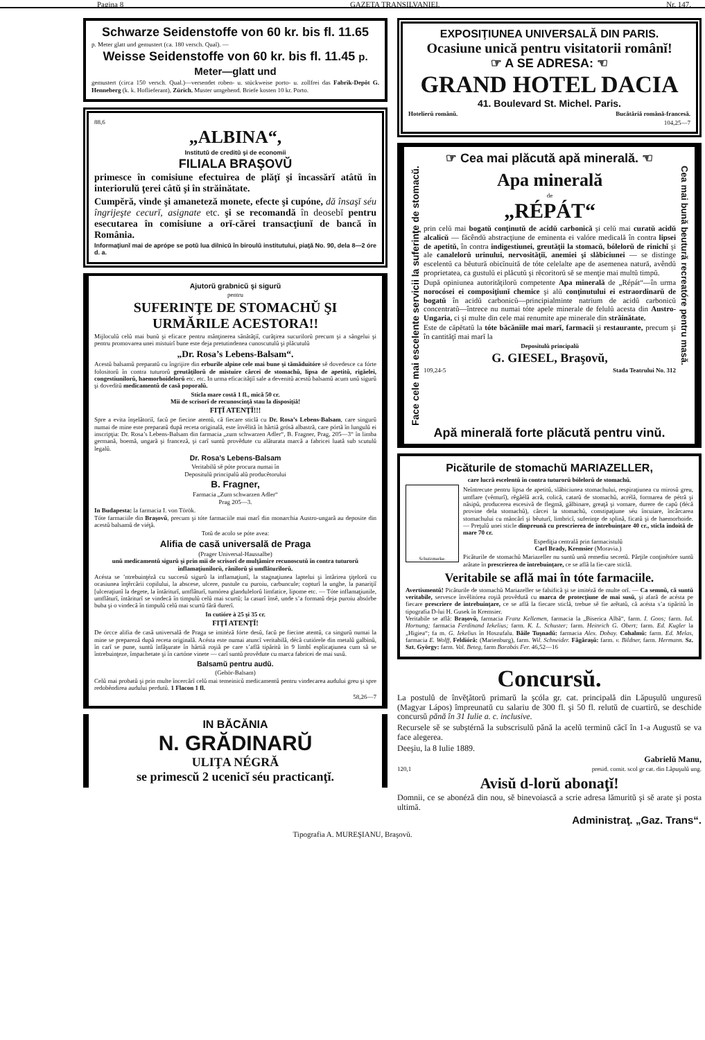Pagina 8 GAZETA TRANSILVANIEI. Nr. 147.
Schwarze Seidenstoffe von 60 kr. bis fl. 11.65
p. Meter glatt und gemustert (ca. 180 versch. Qual). —
Weisse Seidenstoffe von 60 kr. bis fl. 11.45 p. Meter—glatt und
gemustert (circa 150 versch. Qual.)—versendet roben- u. stückweise porto- u. zollfrei das Fabrik-Depôt G. Henneberg (k. k. Hoflieferant), Zürich. Muster umgehend. Briefe kosten 10 kr. Porto.
88,6
„ALBINA“,
Institutŭ de creditŭ şi de economii
FILIALA BRAŞOVŬ
primesce în comisiune efectuirea de plăţĭ şi încassărĭ atâtŭ în interiorulŭ ţerei câtŭ şi în străinătate.
Cumpĕră, vinde şi amaneteză monete, efecte şi cupóne, dă însaşĭ séu îngrijeşte cecurĭ, asignate etc. şi se recomandă în deosebĭ pentru esecutarea în comisiune a orĭ-cărei transacţiunĭ de bancă în România.
Informaţiunĭ mai de aprópe se potŭ lua dilnicŭ în biroulŭ institutului, piaţă No. 90, dela 8—2 óre d. a.
Ajutorŭ grabnicŭ şi sigurŭ
pentru
SUFERINŢE DE STOMACHŬ ŞI URMĂRILE ACESTORA!!
Mijloculŭ celŭ mai bunŭ şi eficace pentru mănţinerea sănătăţiĭ, curăţirea sucurilorŭ precum şi a sângelui şi pentru promovarea unei mistuirĭ bune este deja pretutindenea cunoscutulŭ şi plăcutulŭ
„Dr. Rosa’s Lebens-Balsam“.
Acestŭ balsamŭ preparatŭ cu îngrijire din erburile alpine cele mai bune şi tămăduitóre sĕ dovedesce ca fórte folositorŭ în contra tuturorŭ greutăţilorŭ de mistuire cărcei de stomachŭ, lipsa de apetitŭ, rigăelei, congestiunilorŭ, haemorhoidelorŭ etc. etc. In urma eficacităţiĭ sale a devenitŭ acestŭ balsamŭ acum unŭ sigurŭ şi doveditŭ medicamentŭ de casă poporalŭ.
Sticla mare costă 1 fl., mică 50 cr.
Mii de scrisorĭ de recunoscinţă stau la disposiţiă!
FIŢĬ ATENŢĬ!!!
Spre a evita înşelătoriĭ, facŭ pe fiecine atentŭ, că fiecare sticlă cu Dr. Rosa’s Lebens-Balsam, care singurŭ numai de mine este preparatŭ după receta originală, este învĕlită în hârtiă grósă albastră, care pórtă în lungulŭ ei inscripţia: Dr. Rosa’s Lebens-Balsam din farmacia „zum schwarzen Adler“, B. Fragner, Prag, 205—3“ în limba germană, boemă, ungară şi franceză, şi carĭ suntŭ provĕdute cu alăturata marcă a fabricei luată sub scutulŭ legalŭ.
Dr. Rosa’s Lebens-Balsam
Veritabilŭ sĕ póte procura numai în
Depositulŭ principalŭ alŭ producĕtorului
B. Fragner,
Farmacia „Zum schwarzen Adler“
Prag 205—3.
In Budapesta: la farmacia I. von Török.
Tóte farmaciile din Braşovŭ, precum şi tóte farmaciile mai marĭ din monarchia Austro-ungară au deposite din acestŭ balsamŭ de viéţă.
Totŭ de acolo se póte avea:
Alifia de casă universală de Praga
(Prager Universal-Haussalbe)
unŭ medicamentŭ sigurŭ şi prin mii de scrisorĭ de mulţămire recunoscutŭ în contra tuturorŭ inflamaţiunilorŭ, rănilorŭ şi umflăturilorŭ.
Acésta se ’ntrebuinţéză cu succesŭ sigurŭ la inflamaţiunĭ, la stagnaţiunea laptelui şi întărirea ţiţelorŭ cu ocasiunea înţĕrcării copilului, la abscese, ulcere, pustule cu puroiu, carbuncule; copturĭ la unghe, la panariţiĭ [ulceraţiunĭ la degete, la întăriturĭ, umflăturĭ, tumórea glandulelorŭ limfatice, lipome etc. — Tóte inflamaţiunile, umflăturĭ, întăriturĭ se vindecă în timpulŭ celŭ mai scurtŭ; la casurĭ însĕ, unde s’a formatŭ deja puroiu absórbe buba şi o vindecă în timpulŭ celŭ mai scurtŭ fără durerĭ.
In cutióre à 25 şi 35 cr.
FIŢĬ ATENŢĬ!
De órcce alifia de casă universală de Praga se imitéză fórte desŭ, facŭ pe fiecine atentŭ, ca singurŭ numai la mine se prepareză după receta originală. Acésta este numai atuncĭ veritabilă, décă cutiórele din metalŭ galbinŭ, în carĭ se pune, suntŭ înfăşurate în hârtiă roşiă pe care s’află tipăritŭ în 9 limbĭ esplicaţiunea cum să se întrebuinţeze, împachetate şi în cartóne vinete — carĭ suntŭ provĕdute cu marca fabricei de mai susŭ.
Balsamŭ pentru audŭ.
(Gehör-Balsam)
Celŭ mai probatŭ şi prin multe încercărĭ celŭ mai temeinicŭ medicamentŭ pentru vindecarea audului greu şi spre redobêndirea audului perdutŭ. 1 Flacon 1 fl.
58,26—7
IN BĂCĂNIA
N. GRĂDINARŬ
ULIŢA NÉGRĂ
se primescŭ 2 ucenicĭ séu practicanţĭ.
EXPOSIŢIUNEA UNIVERSALĂ DIN PARIS.
Ocasiune unică pentru visitatorii românĭ!
☞ A SE ADRESA: ☜
GRAND HOTEL DACIA
41. Boulevard St. Michel. Paris.
Hotelierŭ românŭ. Bucătăriă română-francesă.
104,25—7
☞ Cea mai plăcută apă minerală. ☜
Face cele mai escelente servicii la suferinţe de stomacŭ.
Apa minerală
de
„RÉPÁT“
prin celŭ mai bogatŭ conţinutŭ de acidŭ carbonică şi celŭ mai curatŭ acidŭ alcalicŭ — făcêndŭ abstracţiune de eminenta ei valóre medicală în contra lipsei de apetitŭ, în contra indigestiunei, greutăţii la stomacŭ, bólelorŭ de rinichĭ şi ale canalelorŭ urinului, nervosităţiĭ, anemiei şi slăbiciunei — se distinge escelentŭ ca bĕutură obicĭnuită de tóte celelalte ape de asemenea natură, avêndŭ proprietatea, ca gustulŭ ei plăcutŭ şi rĕcoritorŭ sĕ se menţie mai multŭ timpŭ.
După opiniunea autorităţilorŭ competente Apa minerală de „Répát“—în urma norocósei ei composiţiunĭ chemice şi alŭ conţinutului ei estraordinarŭ de bogatŭ în acidŭ carbonicŭ—principialminte natrium de acidŭ carbonicŭ concentratŭ—întrece nu numai tóte apele minerale de felulŭ acesta din Austro-Ungaria, ci şi multe din cele mai renumite ape minerale din străinătate.
Este de căpĕtatŭ la tóte băcăniile mai marĭ, farmacii şi restaurante, precum şi în cantităţĭ mai marĭ la
Depositulŭ principalŭ
G. GIESEL, Braşovŭ,
109,24-5 Stada Teatrului No. 312
Cea mai bună beutură recreatóre pentru masă.
Apă minerală forte plăcută pentru vinŭ.
Picăturile de stomachŭ MARIAZELLER,
care lucră escelentŭ în contra tuturorŭ bólelorŭ de stomachŭ.
Schutzmarke.
Neîntrecute pentru lipsa de apetitŭ, slăbiciunea stomachului, respiraţiunea cu mirosŭ greu, umflare (vênturĭ), rĕgăélă acră, colică, catarŭ de stomachŭ, acrélă, formarea de pétră şi năsipŭ, producerea escesivă de flegmă, gălbinare, greaţă şi vomare, durere de capŭ (décă provine dela stomachŭ), cărcei la stomachŭ, constipaţiune séu încuiare, încărcarea stomachului cu mâncărĭ şi bĕuturĭ, limbricĭ, suferinţe de splină, ficatŭ şi de haemorhoide. — Preţulŭ unei sticle dinpreună cu prescrierea de întrebuinţare 40 cr., sticla îndoită de mare 70 cr.
Espediţia centrală prin farmacistulŭ
Carl Brady, Kremsier (Moravia.)
Picăturile de stomachŭ Mariazeller nu suntŭ unŭ remediu secretŭ. Părţile conţinĕtóre suntŭ arătate în prescrierea de întrebuinţare, ce se află la fie-care sticlă.
Veritabile se află mai în tóte farmaciile.
Avertismentŭ! Picăturile de stomachŭ Mariazeller se falsifică şi se imitéză de multe orĭ. — Ca semnŭ, că suntŭ veritabile, servesce învĕlitórea roşiă provĕdută cu marca de protecţiune de mai susŭ, şi afară de acésta pe fiecare prescriere de întrebuinţare, ce se află la fiecare sticlă, trebue sĕ fie arĕtatŭ, că acésta s’a tipăritŭ în tipografia D-lui H. Gusek în Kremsier.
Veritabile se află: Braşovŭ, farmacia Franz Kellemen, farmacia la „Biserica Albă“, farm. I. Goos; farm. Iul. Hornung; farmacia Ferdinand Iekelius; farm. K. L. Schuster; farm. Heinrich G. Obert; farm. Ed. Kugler la „Higiea“; fa m. G. Iekelius în Hoszufalu. Băile Tuşnadŭ: farmacia Alex. Dobay. Cohalmŭ: farm. Ed. Melas, farmacia E. Wolff, Feldióră: (Marienburg), farm. Wil. Schneider. Făgăraşŭ: farm. v. Bildner, farm. Hermann. Sz. Szt. György: farm. Val. Beteg, farm Barabás Fer. 46,52—16
Concursŭ.
La postulŭ de învĕţătorŭ primarŭ la şcóla gr. cat. principală din Lăpuşulŭ unguresŭ (Magyar Lápos) împreunatŭ cu salariu de 300 fl. şi 50 fl. relutŭ de cuartirŭ, se deschide concursŭ pănă în 31 Iulie a. c. inclusive.
Recursele sĕ se subştérnă la subscrisulŭ pănă la acelŭ terminŭ căcĭ în 1-a Augustŭ se va face alegerea.
Deeşiu, la 8 Iulie 1889.
Gabrielŭ Manu,
120,1 presid. comit. scol gr cat. din Lăpuşulŭ ung.
Avisŭ d-lorŭ abonaţĭ!
Domnii, ce se abonéză din nou, sĕ binevoiască a scrie adresa lămuritŭ şi sĕ arate şi posta ultimă.
Administraţ. „Gaz. Trans“.
Tipografia A. MUREŞIANU, Braşovŭ.